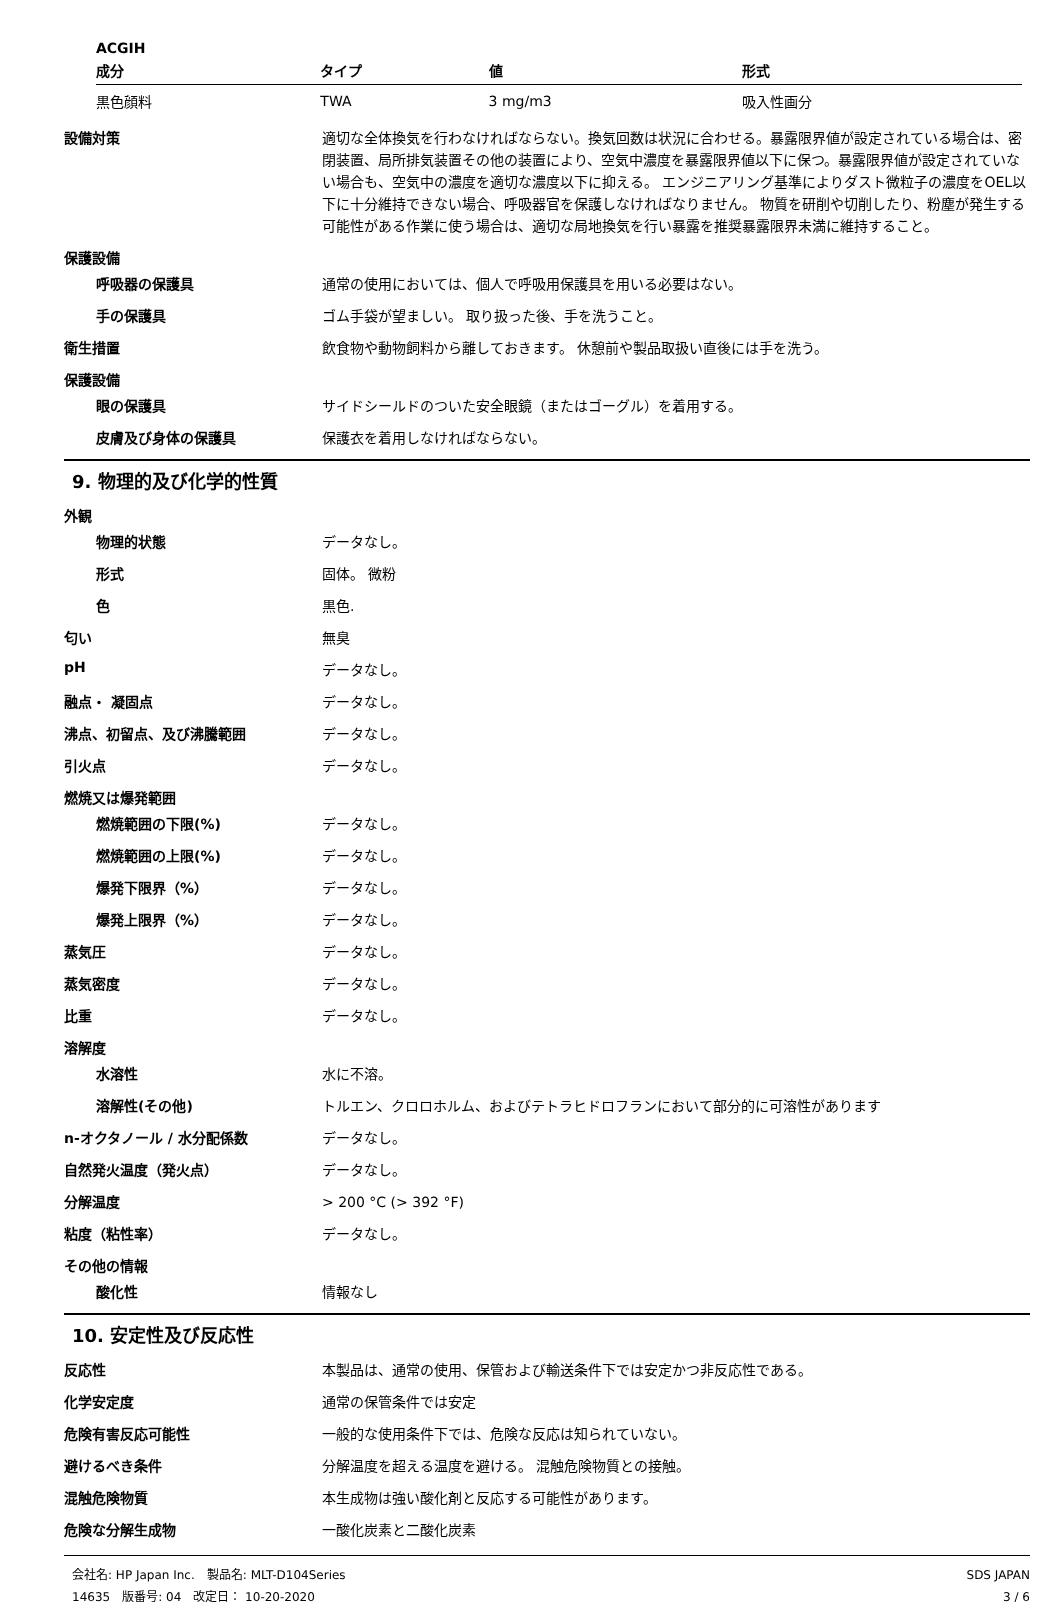ACGIH
| 成分 | タイプ | 値 | 形式 |
| --- | --- | --- | --- |
| 黒色顔料 | TWA | 3 mg/m3 | 吸入性画分 |
設備対策
適切な全体換気を行わなければならない。換気回数は状況に合わせる。暴露限界値が設定されている場合は、密閉装置、局所排気装置その他の装置により、空気中濃度を暴露限界値以下に保つ。暴露限界値が設定されていない場合も、空気中の濃度を適切な濃度以下に抑える。 エンジニアリング基準によりダスト微粒子の濃度をOEL以下に十分維持できない場合、呼吸器官を保護しなければなりません。 物質を研削や切削したり、粉塵が発生する可能性がある作業に使う場合は、適切な局地換気を行い暴露を推奨暴露限界未満に維持すること。
保護設備
呼吸器の保護具
通常の使用においては、個人で呼吸用保護具を用いる必要はない。
手の保護具
ゴム手袋が望ましい。 取り扱った後、手を洗うこと。
衛生措置
飲食物や動物飼料から離しておきます。 休憩前や製品取扱い直後には手を洗う。
保護設備
眼の保護具
サイドシールドのついた安全眼鏡（またはゴーグル）を着用する。
皮膚及び身体の保護具
保護衣を着用しなければならない。
9. 物理的及び化学的性質
外観
物理的状態
データなし。
形式
固体。 微粉
色
黒色.
匂い
無臭
pH
データなし。
融点・ 凝固点
データなし。
沸点、初留点、及び沸騰範囲
データなし。
引火点
データなし。
燃焼又は爆発範囲
燃焼範囲の下限(%)
データなし。
燃焼範囲の上限(%)
データなし。
爆発下限界（%）
データなし。
爆発上限界（%）
データなし。
蒸気圧
データなし。
蒸気密度
データなし。
比重
データなし。
溶解度
水溶性
水に不溶。
溶解性(その他)
トルエン、クロロホルム、およびテトラヒドロフランにおいて部分的に可溶性があります
n-オクタノール / 水分配係数
データなし。
自然発火温度（発火点）
データなし。
分解温度
> 200 °C (> 392 °F)
粘度（粘性率）
データなし。
その他の情報
酸化性
情報なし
10. 安定性及び反応性
反応性
本製品は、通常の使用、保管および輸送条件下では安定かつ非反応性である。
化学安定度
通常の保管条件では安定
危険有害反応可能性
一般的な使用条件下では、危険な反応は知られていない。
避けるべき条件
分解温度を超える温度を避ける。 混触危険物質との接触。
混触危険物質
本生成物は強い酸化剤と反応する可能性があります。
危険な分解生成物
一酸化炭素と二酸化炭素
会社名: HP Japan Inc.　製品名: MLT-D104Series
14635　版番号: 04　改定日： 10-20-2020
SDS JAPAN
3 / 6